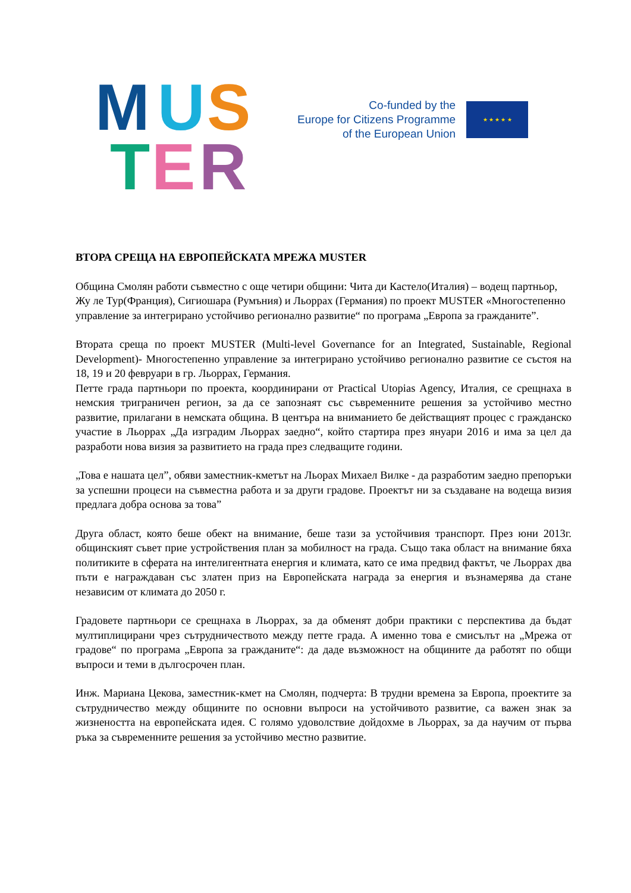M U S
T E R
Co-funded by the
Europe for Citizens Programme
of the European Union
★ ★ ★ ★ ★
ВТОРА СРЕЩА НА ЕВРОПЕЙСКАТА МРЕЖА MUSTER
Община Смолян работи съвместно с още четири общини: Чита ди Кастело(Италия) – водещ партньор, Жу ле Тур(Франция), Сигиошара (Румъния) и Льоррах (Германия) по проект MUSTER «Многостепенно управление за интегрирано устойчиво регионално развитие“ по програма „Европа за гражданите”.
Втората среща по проект MUSTER (Multi-level Governance for an Integrated, Sustainable, Regional Development)- Многостепенно управление за интегрирано устойчиво регионално развитие се състоя на 18, 19 и 20 февруари в гр. Льоррах, Германия.
Петте града партньори по проекта, координирани от Practical Utopias Agency, Италия, се срещнаха в немския триграничен регион, за да се запознаят със съвременните решения за устойчиво местно развитие, прилагани в немската община. В центъра на вниманието бе действащият процес с гражданско участие в Льоррах „Да изградим Льоррах заедно“, който стартира през януари 2016 и има за цел да разработи нова визия за развитието на града през следващите години.
„Това е нашата цел”, обяви заместник-кметът на Льорах Михаел Вилке - да разработим заедно препоръки за успешни процеси на съвместна работа и за други градове. Проектът ни за създаване на водеща визия предлага добра основа за това”
Друга област, която беше обект на внимание, беше тази за устойчивия транспорт. През юни 2013г. общинският съвет прие устройствения план за мобилност на града. Също така област на внимание бяха политиките в сферата на интелигентната енергия и климата, като се има предвид фактът, че Льоррах два пъти е награждаван със златен приз на Европейската награда за енергия и възнамерява да стане независим от климата до 2050 г.
Градовете партньори се срещнаха в Льоррах, за да обменят добри практики с перспектива да бъдат мултиплицирани чрез сътрудничеството между петте града. А именно това е смисълът на „Мрежа от градове“ по програма „Европа за гражданите“: да даде възможност на общините да работят по общи въпроси и теми в дългосрочен план.
Инж. Мариана Цекова, заместник-кмет на Смолян, подчерта: В трудни времена за Европа, проектите за сътрудничество между общините по основни въпроси на устойчивото развитие, са важен знак за жизнеността на европейската идея. С голямо удоволствие дойдохме в Льоррах, за да научим от първа ръка за съвременните решения за устойчиво местно развитие.